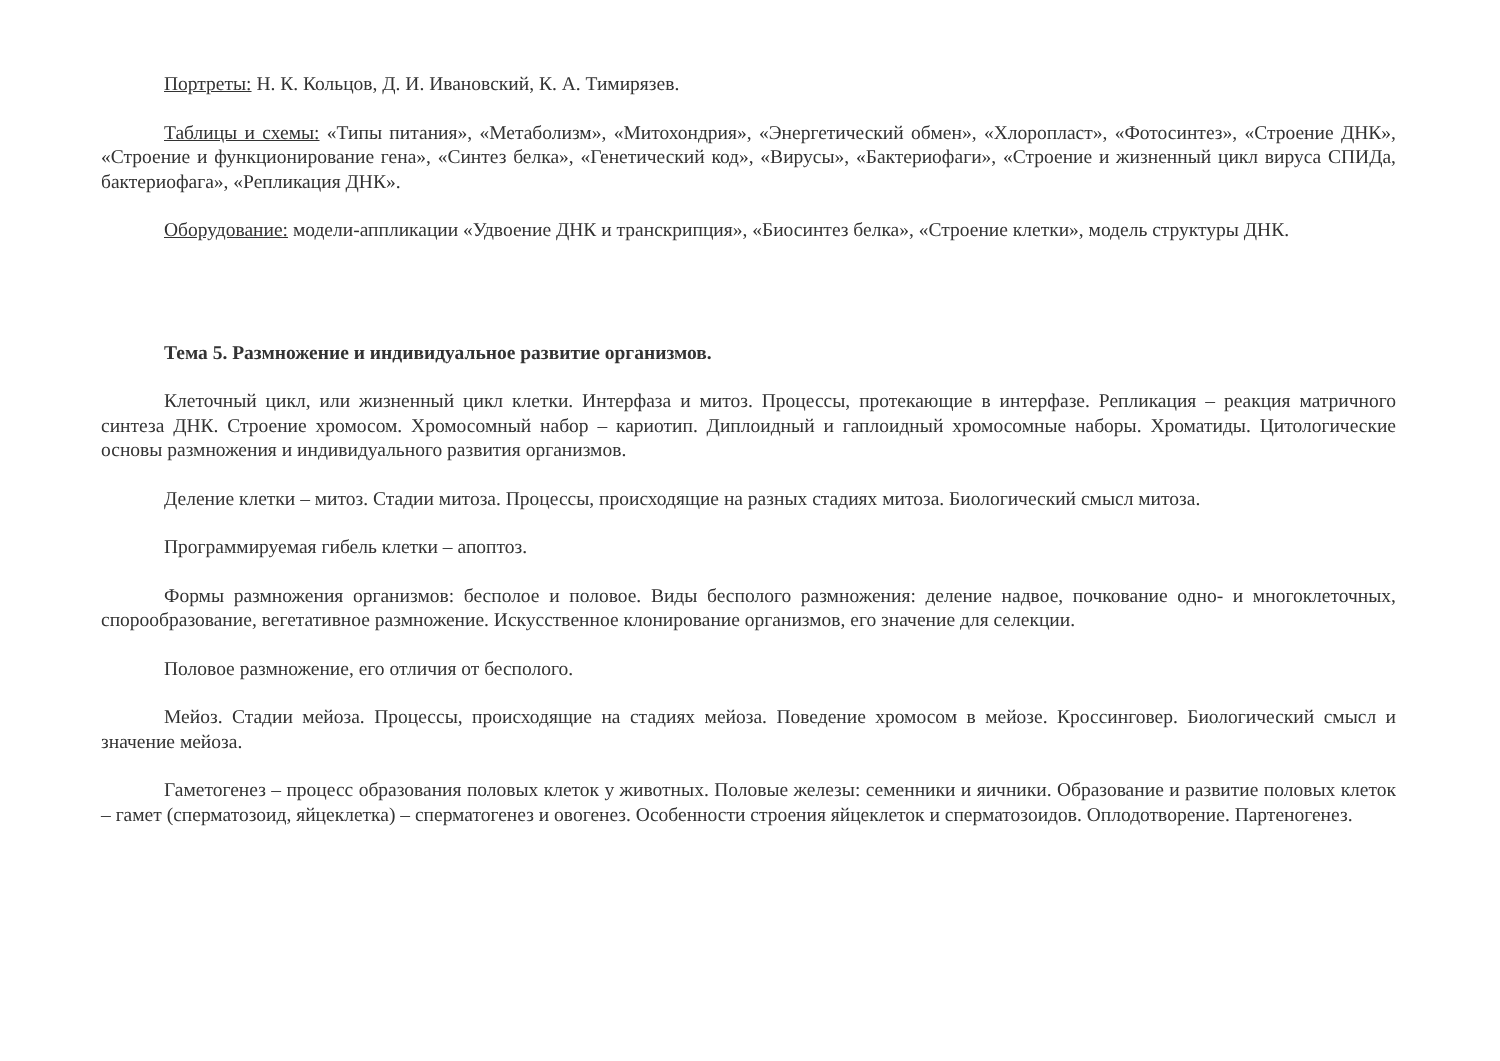Портреты: Н. К. Кольцов, Д. И. Ивановский, К. А. Тимирязев.
Таблицы и схемы: «Типы питания», «Метаболизм», «Митохондрия», «Энергетический обмен», «Хлоропласт», «Фотосинтез», «Строение ДНК», «Строение и функционирование гена», «Синтез белка», «Генетический код», «Вирусы», «Бактериофаги», «Строение и жизненный цикл вируса СПИДа, бактериофага», «Репликация ДНК».
Оборудование: модели-аппликации «Удвоение ДНК и транскрипция», «Биосинтез белка», «Строение клетки», модель структуры ДНК.
Тема 5. Размножение и индивидуальное развитие организмов.
Клеточный цикл, или жизненный цикл клетки. Интерфаза и митоз. Процессы, протекающие в интерфазе. Репликация – реакция матричного синтеза ДНК. Строение хромосом. Хромосомный набор – кариотип. Диплоидный и гаплоидный хромосомные наборы. Хроматиды. Цитологические основы размножения и индивидуального развития организмов.
Деление клетки – митоз. Стадии митоза. Процессы, происходящие на разных стадиях митоза. Биологический смысл митоза.
Программируемая гибель клетки – апоптоз.
Формы размножения организмов: бесполое и половое. Виды бесполого размножения: деление надвое, почкование одно- и многоклеточных, спорообразование, вегетативное размножение. Искусственное клонирование организмов, его значение для селекции.
Половое размножение, его отличия от бесполого.
Мейоз. Стадии мейоза. Процессы, происходящие на стадиях мейоза. Поведение хромосом в мейозе. Кроссинговер. Биологический смысл и значение мейоза.
Гаметогенез – процесс образования половых клеток у животных. Половые железы: семенники и яичники. Образование и развитие половых клеток – гамет (сперматозоид, яйцеклетка) – сперматогенез и овогенез. Особенности строения яйцеклеток и сперматозоидов. Оплодотворение. Партеногенез.